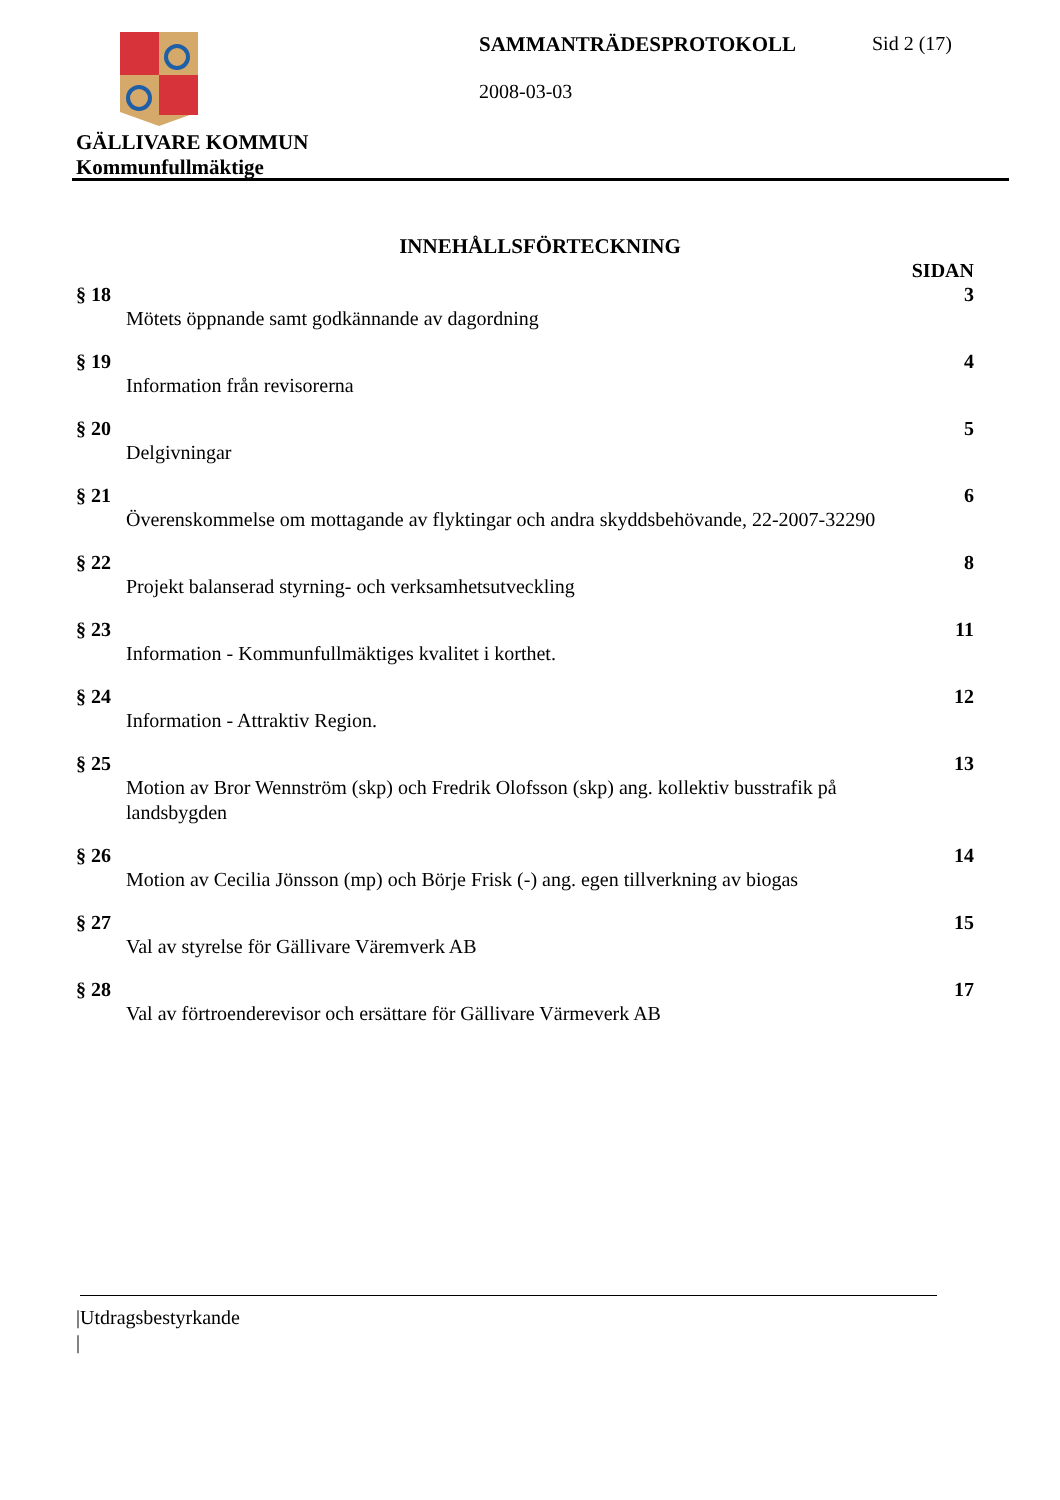SAMMANTRÄDESPROTOKOLL Sid 2 (17)
2008-03-03
GÄLLIVARE KOMMUN
Kommunfullmäktige
INNEHÅLLSFÖRTECKNING
SIDAN
§ 18 3
Mötets öppnande samt godkännande av dagordning
§ 19 4
Information från revisorerna
§ 20 5
Delgivningar
§ 21 6
Överenskommelse om mottagande av flyktingar och andra skyddsbehövande, 22-2007-32290
§ 22 8
Projekt balanserad styrning- och verksamhetsutveckling
§ 23 11
Information - Kommunfullmäktiges kvalitet i korthet.
§ 24 12
Information - Attraktiv Region.
§ 25 13
Motion av Bror Wennström (skp) och Fredrik Olofsson (skp) ang. kollektiv busstrafik på
landsbygden
§ 26 14
Motion av Cecilia Jönsson (mp) och Börje Frisk (-) ang. egen tillverkning av biogas
§ 27 15
Val av styrelse för Gällivare Väremverk AB
§ 28 17
Val av förtroenderevisor och ersättare för Gällivare Värmeverk AB
|Utdragsbestyrkande
|